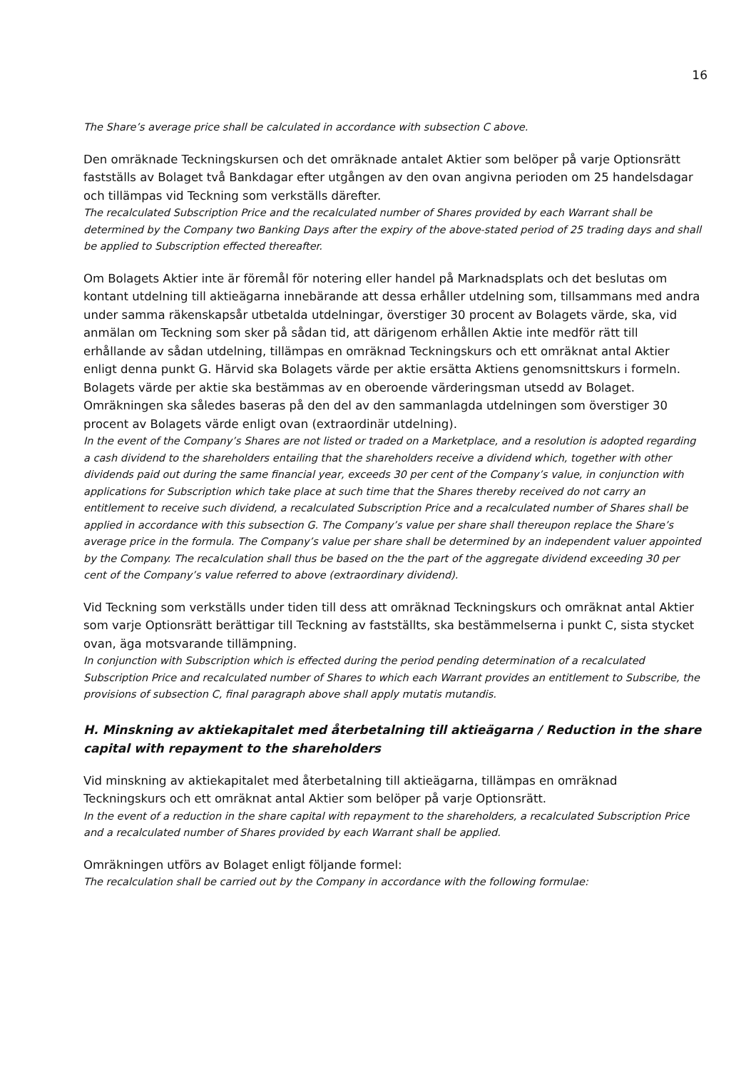16
The Share’s average price shall be calculated in accordance with subsection C above.
Den omräknade Teckningskursen och det omräknade antalet Aktier som belöper på varje Optionsrätt fastställs av Bolaget två Bankdagar efter utgången av den ovan angivna perioden om 25 handelsdagar och tillämpas vid Teckning som verkställs därefter.
The recalculated Subscription Price and the recalculated number of Shares provided by each Warrant shall be determined by the Company two Banking Days after the expiry of the above-stated period of 25 trading days and shall be applied to Subscription effected thereafter.
Om Bolagets Aktier inte är föremål för notering eller handel på Marknadsplats och det beslutas om kontant utdelning till aktieägarna innebärande att dessa erhåller utdelning som, tillsammans med andra under samma räkenskapsår utbetalda utdelningar, överstiger 30 procent av Bolagets värde, ska, vid anmälan om Teckning som sker på sådan tid, att därigenom erhållen Aktie inte medför rätt till erhållande av sådan utdelning, tillämpas en omräknad Teckningskurs och ett omräknat antal Aktier enligt denna punkt G. Härvid ska Bolagets värde per aktie ersätta Aktiens genomsnittskurs i formeln. Bolagets värde per aktie ska bestämmas av en oberoende värderingsman utsedd av Bolaget. Omräkningen ska således baseras på den del av den sammanlagda utdelningen som överstiger 30 procent av Bolagets värde enligt ovan (extraordinär utdelning).
In the event of the Company’s Shares are not listed or traded on a Marketplace, and a resolution is adopted regarding a cash dividend to the shareholders entailing that the shareholders receive a dividend which, together with other dividends paid out during the same financial year, exceeds 30 per cent of the Company’s value, in conjunction with applications for Subscription which take place at such time that the Shares thereby received do not carry an entitlement to receive such dividend, a recalculated Subscription Price and a recalculated number of Shares shall be applied in accordance with this subsection G. The Company’s value per share shall thereupon replace the Share’s average price in the formula. The Company’s value per share shall be determined by an independent valuer appointed by the Company. The recalculation shall thus be based on the the part of the aggregate dividend exceeding 30 per cent of the Company’s value referred to above (extraordinary dividend).
Vid Teckning som verkställs under tiden till dess att omräknad Teckningskurs och omräknat antal Aktier som varje Optionsrätt berättigar till Teckning av fastställts, ska bestämmelserna i punkt C, sista stycket ovan, äga motsvarande tillämpning.
In conjunction with Subscription which is effected during the period pending determination of a recalculated Subscription Price and recalculated number of Shares to which each Warrant provides an entitlement to Subscribe, the provisions of subsection C, final paragraph above shall apply mutatis mutandis.
H. Minskning av aktiekapitalet med återbetalning till aktieägarna / Reduction in the share capital with repayment to the shareholders
Vid minskning av aktiekapitalet med återbetalning till aktieägarna, tillämpas en omräknad Teckningskurs och ett omräknat antal Aktier som belöper på varje Optionsrätt.
In the event of a reduction in the share capital with repayment to the shareholders, a recalculated Subscription Price and a recalculated number of Shares provided by each Warrant shall be applied.
Omräkningen utförs av Bolaget enligt följande formel:
The recalculation shall be carried out by the Company in accordance with the following formulae: